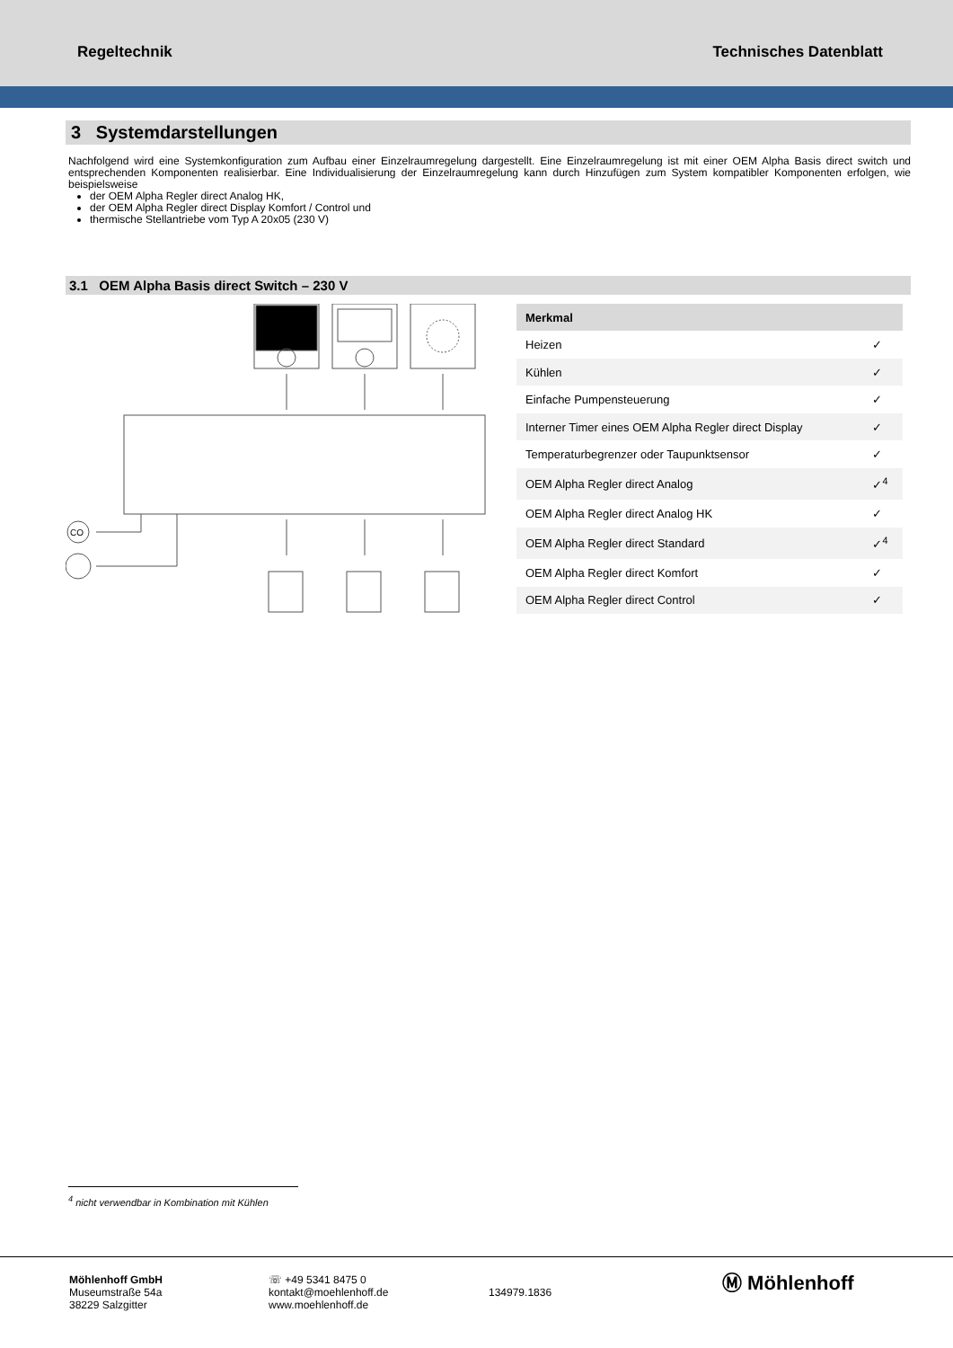Regeltechnik Technisches Datenblatt
3 Systemdarstellungen
Nachfolgend wird eine Systemkonfiguration zum Aufbau einer Einzelraumregelung dargestellt. Eine Einzelraumregelung ist mit einer OEM Alpha Basis direct switch und entsprechenden Komponenten realisierbar. Eine Individualisierung der Einzelraumregelung kann durch Hinzufügen zum System kompatibler Komponenten erfolgen, wie beispielsweise
der OEM Alpha Regler direct Analog HK,
der OEM Alpha Regler direct Display Komfort / Control und
thermische Stellantriebe vom Typ A 20x05 (230 V)
3.1 OEM Alpha Basis direct Switch – 230 V
CO
| Merkmal | |
| --- | --- |
| Heizen | ✓ |
| Kühlen | ✓ |
| Einfache Pumpensteuerung | ✓ |
| Interner Timer eines OEM Alpha Regler direct Display | ✓ |
| Temperaturbegrenzer oder Taupunktsensor | ✓ |
| OEM Alpha Regler direct Analog | ✓<sup>4</sup> |
| OEM Alpha Regler direct Analog HK | ✓ |
| OEM Alpha Regler direct Standard | ✓<sup>4</sup> |
| OEM Alpha Regler direct Komfort | ✓ |
| OEM Alpha Regler direct Control | ✓ |
<sup>4</sup> nicht verwendbar in Kombination mit Kühlen
Möhlenhoff GmbH
Museumstraße 54a
38229 Salzgitter
☏ +49 5341 8475 0
kontakt@moehlenhoff.de
www.moehlenhoff.de
134979.1836
Ⓜ Möhlenhoff